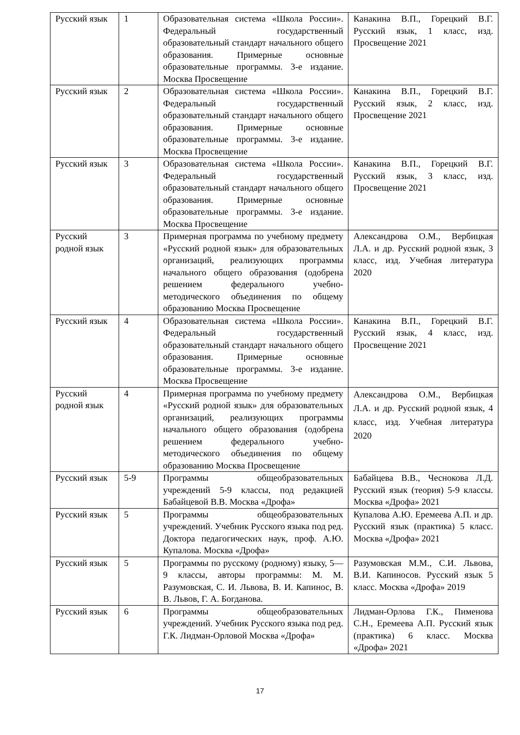| Русский язык | 1 | Образовательная система «Школа России». Федеральный государственный образовательный стандарт начального общего образования. Примерные основные образовательные программы. 3-е издание. Москва Просвещение | Канакина В.П., Горецкий В.Г. Русский язык, 1 класс, изд. Просвещение 2021 |
| Русский язык | 2 | Образовательная система «Школа России». Федеральный государственный образовательный стандарт начального общего образования. Примерные основные образовательные программы. 3-е издание. Москва Просвещение | Канакина В.П., Горецкий В.Г. Русский язык, 2 класс, изд. Просвещение 2021 |
| Русский язык | 3 | Образовательная система «Школа России». Федеральный государственный образовательный стандарт начального общего образования. Примерные основные образовательные программы. 3-е издание. Москва Просвещение | Канакина В.П., Горецкий В.Г. Русский язык, 3 класс, изд. Просвещение 2021 |
| Русский родной язык | 3 | Примерная программа по учебному предмету «Русский родной язык» для образовательных организаций, реализующих программы начального общего образования (одобрена решением федерального учебно-методического объединения по общему образованию Москва Просвещение | Александрова О.М., Вербицкая Л.А. и др. Русский родной язык, 3 класс, изд. Учебная литература 2020 |
| Русский язык | 4 | Образовательная система «Школа России». Федеральный государственный образовательный стандарт начального общего образования. Примерные основные образовательные программы. 3-е издание. Москва Просвещение | Канакина В.П., Горецкий В.Г. Русский язык, 4 класс, изд. Просвещение 2021 |
| Русский родной язык | 4 | Примерная программа по учебному предмету «Русский родной язык» для образовательных организаций, реализующих программы начального общего образования (одобрена решением федерального учебно-методического объединения по общему образованию Москва Просвещение | Александрова О.М., Вербицкая Л.А. и др. Русский родной язык, 4 класс, изд. Учебная литература 2020 |
| Русский язык | 5-9 | Программы общеобразовательных учреждений 5-9 классы, под редакцией Бабайцевой В.В. Москва «Дрофа» | Бабайцева В.В., Чеснокова Л.Д. Русский язык (теория) 5-9 классы. Москва «Дрофа» 2021 |
| Русский язык | 5 | Программы общеобразовательных учреждений. Учебник Русского языка под ред. Доктора педагогических наук, проф. А.Ю. Купалова. Москва «Дрофа» | Купалова А.Ю. Еремеева А.П. и др. Русский язык (практика) 5 класс. Москва «Дрофа» 2021 |
| Русский язык | 5 | Программы по русскому (родному) языку, 5—9 классы, авторы программы: М. М. Разумовская, С. И. Львова, В. И. Капинос, В. В. Львов, Г. А. Богданова. | Разумовская М.М., С.И. Львова, В.И. Капиносов. Русский язык 5 класс. Москва «Дрофа» 2019 |
| Русский язык | 6 | Программы общеобразовательных учреждений. Учебник Русского языка под ред. Г.К. Лидман-Орловой Москва «Дрофа» | Лидман-Орлова Г.К., Пименова С.Н., Еремеева А.П. Русский язык (практика) 6 класс. Москва «Дрофа» 2021 |
17